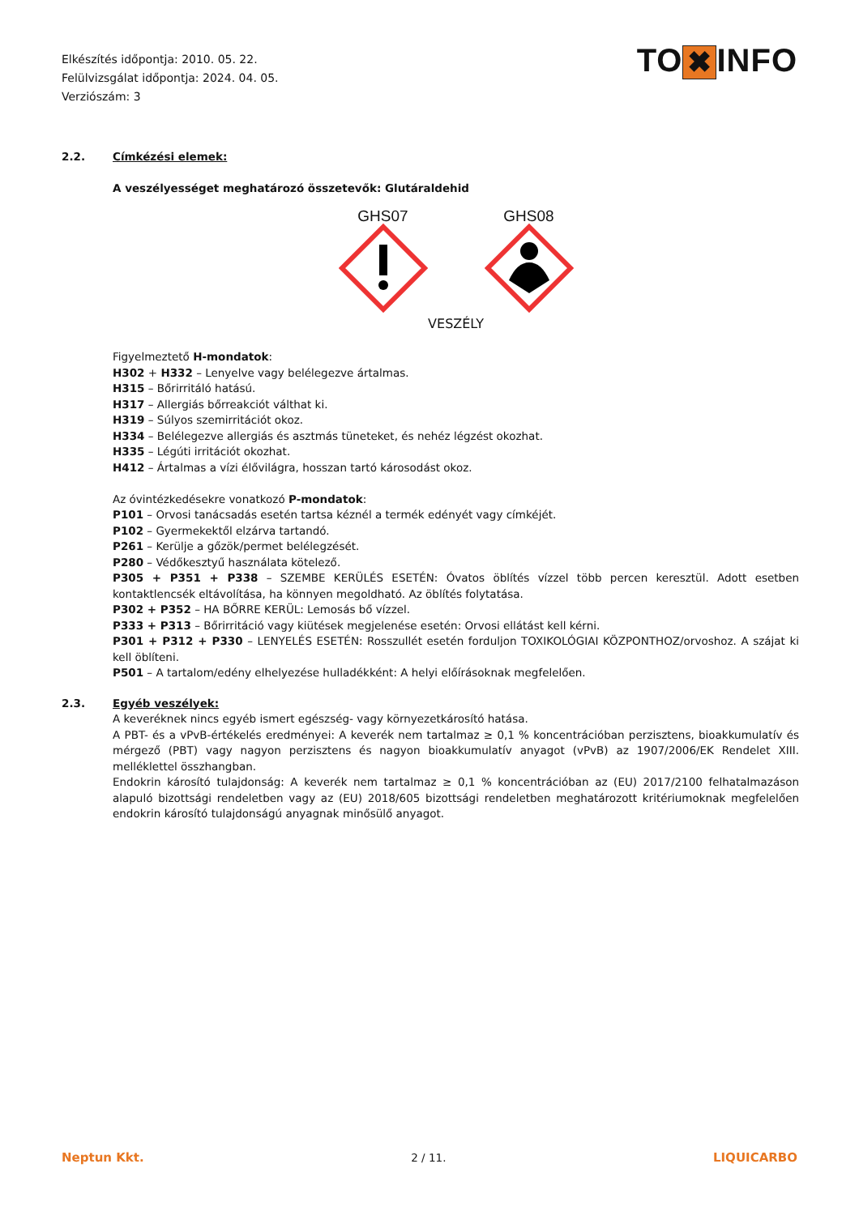Elkészítés időpontja: 2010. 05. 22.
Felülvizsgálat időpontja: 2024. 04. 05.
Verziószám: 3
TO ✖ INFO
2.2. Címkézési elemek:
A veszélyességet meghatározó összetevők: Glutáraldehid
GHS07
GHS08
VESZÉLY
Figyelmeztető H-mondatok:
H302 + H332 – Lenyelve vagy belélegezve ártalmas.
H315 – Bőrirritáló hatású.
H317 – Allergiás bőrreakciót válthat ki.
H319 – Súlyos szemirritációt okoz.
H334 – Belélegezve allergiás és asztmás tüneteket, és nehéz légzést okozhat.
H335 – Légúti irritációt okozhat.
H412 – Ártalmas a vízi élővilágra, hosszan tartó károsodást okoz.
Az óvintézkedésekre vonatkozó P-mondatok:
P101 – Orvosi tanácsadás esetén tartsa kéznél a termék edényét vagy címkéjét.
P102 – Gyermekektől elzárva tartandó.
P261 – Kerülje a gőzök/permet belélegzését.
P280 – Védőkesztyű használata kötelező.
P305 + P351 + P338 – SZEMBE KERÜLÉS ESETÉN: Óvatos öblítés vízzel több percen keresztül. Adott esetben kontaktlencsék eltávolítása, ha könnyen megoldható. Az öblítés folytatása.
P302 + P352 – HA BŐRRE KERÜL: Lemosás bő vízzel.
P333 + P313 – Bőrirritáció vagy kiütések megjelenése esetén: Orvosi ellátást kell kérni.
P301 + P312 + P330 – LENYELÉS ESETÉN: Rosszullét esetén forduljon TOXIKOLÓGIAI KÖZPONTHOZ/orvoshoz. A szájat ki kell öblíteni.
P501 – A tartalom/edény elhelyezése hulladékként: A helyi előírásoknak megfelelően.
2.3. Egyéb veszélyek:
A keveréknek nincs egyéb ismert egészség- vagy környezetkárosító hatása.
A PBT- és a vPvB-értékelés eredményei: A keverék nem tartalmaz ≥ 0,1 % koncentrációban perzisztens, bioakkumulatív és mérgező (PBT) vagy nagyon perzisztens és nagyon bioakkumulatív anyagot (vPvB) az 1907/2006/EK Rendelet XIII. melléklettel összhangban.
Endokrin károsító tulajdonság: A keverék nem tartalmaz ≥ 0,1 % koncentrációban az (EU) 2017/2100 felhatalmazáson alapuló bizottsági rendeletben vagy az (EU) 2018/605 bizottsági rendeletben meghatározott kritériumoknak megfelelően endokrin károsító tulajdonságú anyagnak minősülő anyagot.
Neptun Kkt. 2 / 11. LIQUICARBO